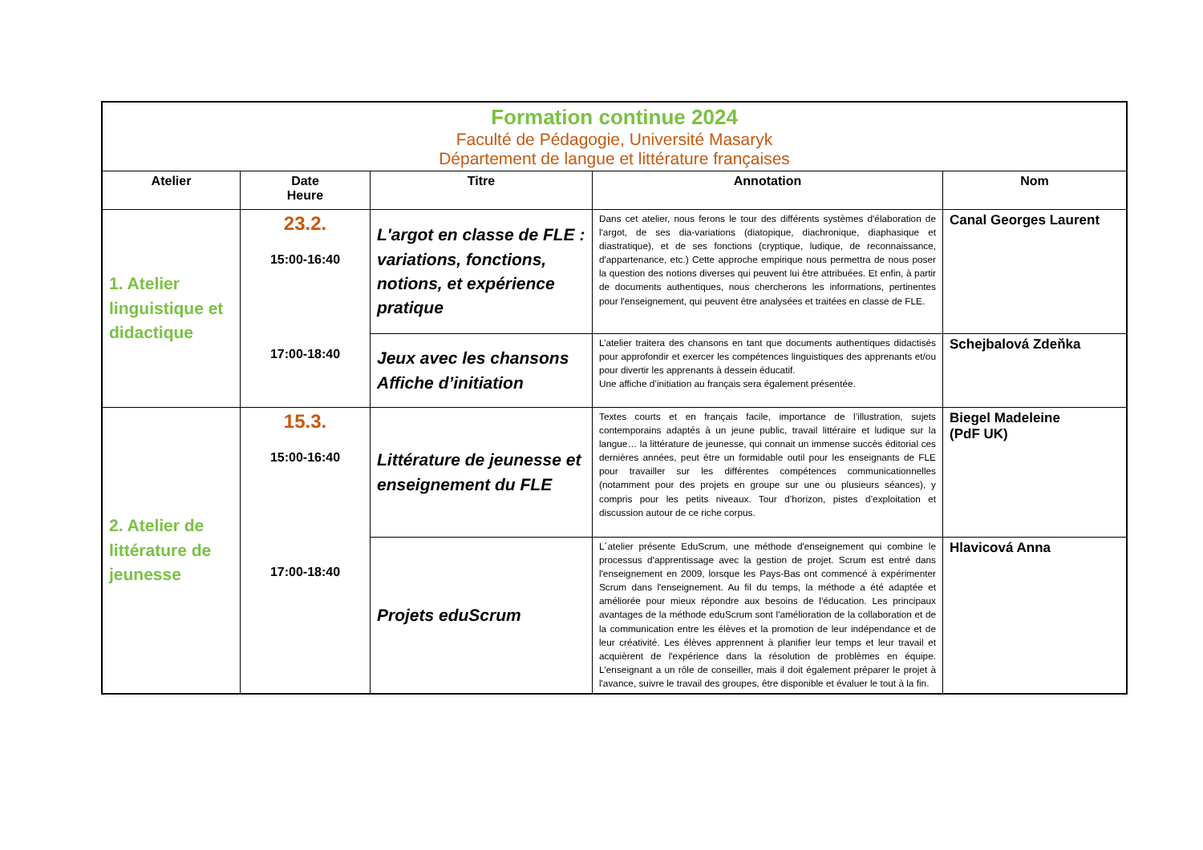| Formation continue 2024 Faculté de Pédagogie, Université Masaryk Département de langue et littérature françaises | | | | |
| Atelier | Date Heure | Titre | Annotation | Nom |
| 1. Atelier linguistique et didactique | 23.2. 15:00-16:40 17:00-18:40 | L'argot en classe de FLE : variations, fonctions, notions, et expérience pratique | Dans cet atelier, nous ferons le tour des différents systèmes d'élaboration de l'argot, de ses dia-variations (diatopique, diachronique, diaphasique et diastratique), et de ses fonctions (cryptique, ludique, de reconnaissance, d'appartenance, etc.) Cette approche empirique nous permettra de nous poser la question des notions diverses qui peuvent lui être attribuées. Et enfin, à partir de documents authentiques, nous chercherons les informations, pertinentes pour l'enseignement, qui peuvent être analysées et traitées en classe de FLE. | Canal Georges Laurent |
| | | Jeux avec les chansons Affiche d’initiation | L’atelier traitera des chansons en tant que documents authentiques didactisés pour approfondir et exercer les compétences linguistiques des apprenants et/ou pour divertir les apprenants à dessein éducatif. Une affiche d’initiation au français sera également présentée. | Schejbalová Zdeňka |
| 2. Atelier de littérature de jeunesse | 15.3. 15:00-16:40 17:00-18:40 | Littérature de jeunesse et enseignement du FLE | Textes courts et en français facile, importance de l’illustration, sujets contemporains adaptés à un jeune public, travail littéraire et ludique sur la langue… la littérature de jeunesse, qui connait un immense succès éditorial ces dernières années, peut être un formidable outil pour les enseignants de FLE pour travailler sur les différentes compétences communicationnelles (notamment pour des projets en groupe sur une ou plusieurs séances), y compris pour les petits niveaux. Tour d’horizon, pistes d’exploitation et discussion autour de ce riche corpus. | Biegel Madeleine (PdF UK) |
| | | Projets eduScrum | L´atelier présente EduScrum, une méthode d'enseignement qui combine le processus d'apprentissage avec la gestion de projet. Scrum est entré dans l'enseignement en 2009, lorsque les Pays-Bas ont commencé à expérimenter Scrum dans l'enseignement. Au fil du temps, la méthode a été adaptée et améliorée pour mieux répondre aux besoins de l'éducation. Les principaux avantages de la méthode eduScrum sont l'amélioration de la collaboration et de la communication entre les élèves et la promotion de leur indépendance et de leur créativité. Les élèves apprennent à planifier leur temps et leur travail et acquièrent de l'expérience dans la résolution de problèmes en équipe. L'enseignant a un rôle de conseiller, mais il doit également préparer le projet à l'avance, suivre le travail des groupes, être disponible et évaluer le tout à la fin. | Hlavicová Anna |